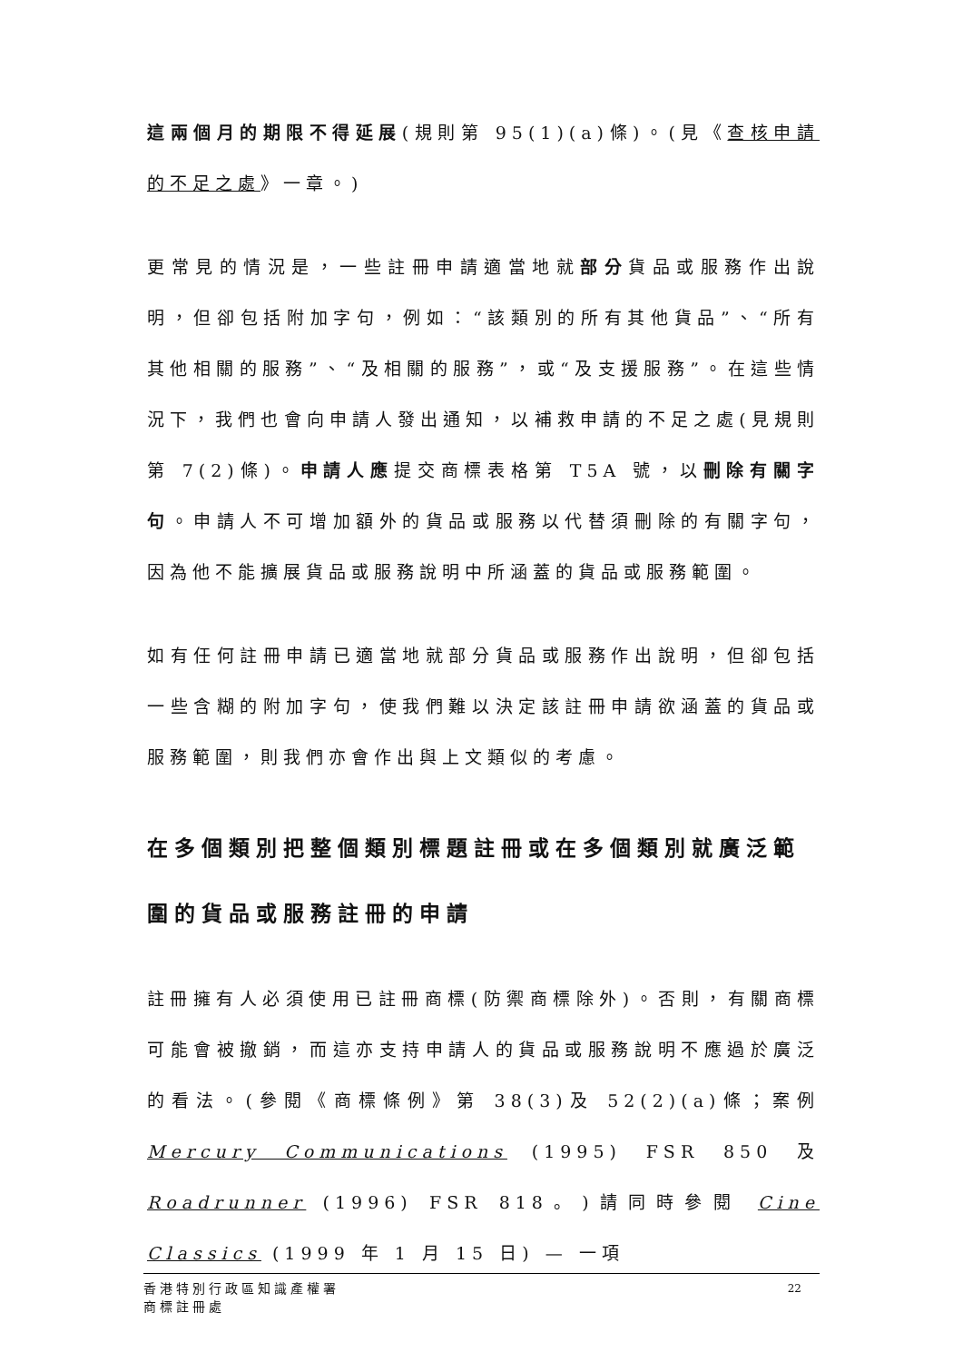這兩個月的期限不得延展(規則第 95(1)(a)條)。(見《查核申請的不足之處》一章。)
更常見的情況是，一些註冊申請適當地就部分貨品或服務作出說明，但卻包括附加字句，例如：“該類別的所有其他貨品”、“所有其他相關的服務”、“及相關的服務”，或“及支援服務”。在這些情況下，我們也會向申請人發出通知，以補救申請的不足之處(見規則第 7(2)條)。申請人應提交商標表格第 T5A 號，以刪除有關字句。申請人不可增加額外的貨品或服務以代替須刪除的有關字句，因為他不能擴展貨品或服務說明中所涵蓋的貨品或服務範圍。
如有任何註冊申請已適當地就部分貨品或服務作出說明，但卻包括一些含糊的附加字句，使我們難以決定該註冊申請欲涵蓋的貨品或服務範圍，則我們亦會作出與上文類似的考慮。
在多個類別把整個類別標題註冊或在多個類別就廣泛範圍的貨品或服務註冊的申請
註冊擁有人必須使用已註冊商標(防禦商標除外)。否則，有關商標可能會被撤銷，而這亦支持申請人的貨品或服務說明不應過於廣泛的看法。(參閱《商標條例》第 38(3)及 52(2)(a)條；案例 Mercury Communications (1995) FSR 850 及 Roadrunner (1996) FSR 818。)請同時參閱 Cine Classics (1999 年 1 月 15 日) — 一項
22 香港特別行政區知識產權署
商標註冊處